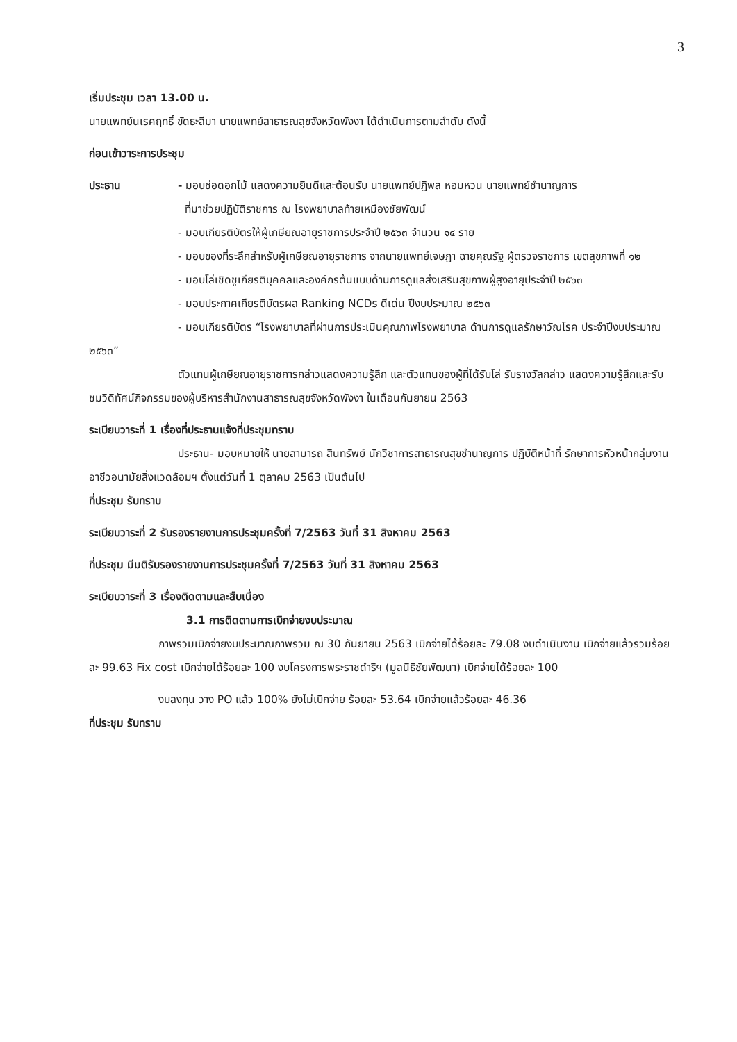3
เริ่มประชุม เวลา 13.00 น.
นายแพทย์นเรศฤทธิ์ ขัดธะสีมา นายแพทย์สาธารณสุขจังหวัดพังงา ได้ดำเนินการตามลำดับ ดังนี้
ก่อนเข้าวาระการประชุม
ประธาน - มอบช่อดอกไม้ แสดงความยินดีและต้อนรับ นายแพทย์ปฏิพล หอมหวน นายแพทย์ชำนาญการ
ที่มาช่วยปฏิบัติราชการ ณ โรงพยาบาลท้ายเหมืองชัยพัฒน์
- มอบเกียรติบัตรให้ผู้เกษียณอายุราชการประจำปี ๒๕๖๓ จำนวน ๑๔ ราย
- มอบของที่ระลึกสำหรับผู้เกษียณอายุราชการ จากนายแพทย์เจษฎา ฉายคุณรัฐ ผู้ตรวจราชการ เขตสุขภาพที่ ๑๒
- มอบโล่เชิดชูเกียรติบุคคลและองค์กรต้นแบบด้านการดูแลส่งเสริมสุขภาพผู้สูงอายุประจำปี ๒๕๖๓
- มอบประกาศเกียรติบัตรผล Ranking NCDs ดีเด่น ปีงบประมาณ ๒๕๖๓
- มอบเกียรติบัตร “โรงพยาบาลที่ผ่านการประเมินคุณภาพโรงพยาบาล ด้านการดูแลรักษาวัณโรค ประจำปีงบประมาณ ๒๕๖๓”
ตัวแทนผู้เกษียณอายุราชการกล่าวแสดงความรู้สึก และตัวแทนของผู้ที่ได้รับโล่ รับรางวัลกล่าว แสดงความรู้สึกและรับชมวิดิทัศน์กิจกรรมของผู้บริหารสำนักงานสาธารณสุขจังหวัดพังงา ในเดือนกันยายน 2563
ระเบียบวาระที่ 1 เรื่องที่ประธานแจ้งที่ประชุมทราบ
ประธาน- มอบหมายให้ นายสามารถ สินทรัพย์ นักวิชาการสาธารณสุขชำนาญการ ปฏิบัติหน้าที่ รักษาการหัวหน้ากลุ่มงานอาชีวอนามัยสิ่งแวดล้อมฯ ตั้งแต่วันที่ 1 ตุลาคม 2563 เป็นต้นไป
ที่ประชุม รับทราบ
ระเบียบวาระที่ 2 รับรองรายงานการประชุมครั้งที่ 7/2563 วันที่ 31 สิงหาคม 2563
ที่ประชุม มีมติรับรองรายงานการประชุมครั้งที่ 7/2563 วันที่ 31 สิงหาคม 2563
ระเบียบวาระที่ 3 เรื่องติดตามและสืบเนื่อง
3.1 การติดตามการเบิกจ่ายงบประมาณ
ภาพรวมเบิกจ่ายงบประมาณภาพรวม ณ 30 กันยายน 2563 เบิกจ่ายได้ร้อยละ 79.08 งบดำเนินงาน เบิกจ่ายแล้วรวมร้อยละ 99.63 Fix cost เบิกจ่ายได้ร้อยละ 100 งบโครงการพระราชดำริฯ (มูลนิธิชัยพัฒนา) เบิกจ่ายได้ร้อยละ 100
งบลงทุน วาง PO แล้ว 100% ยังไม่เบิกจ่าย ร้อยละ 53.64 เบิกจ่ายแล้วร้อยละ 46.36
ที่ประชุม รับทราบ